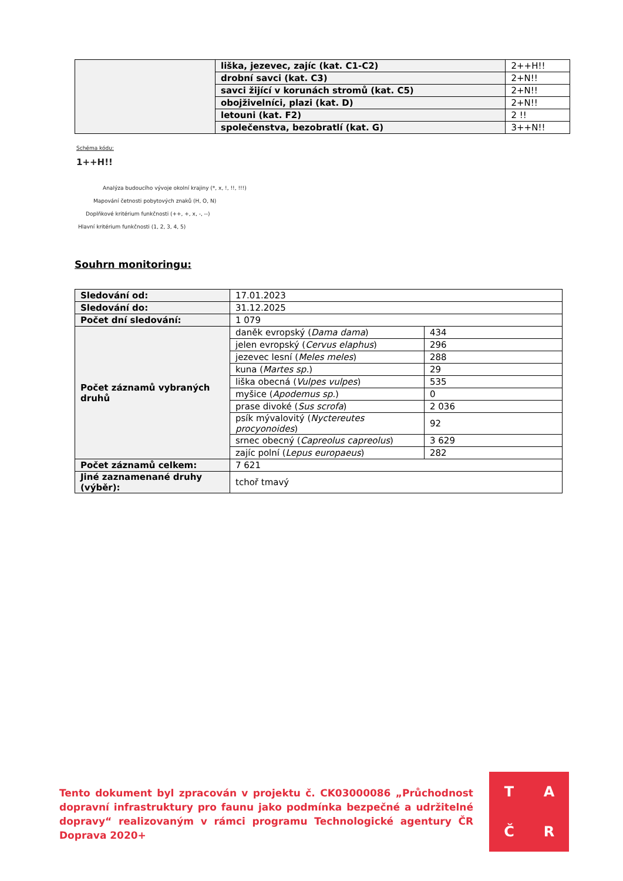| | liška, jezevec, zajíc (kat. C1-C2) | 2++H!! |
| | drobní savci (kat. C3) | 2+N!! |
| | savci žijící v korunách stromů (kat. C5) | 2+N!! |
| | obojživelníci, plazi (kat. D) | 2+N!! |
| | letouni (kat. F2) | 2 !! |
| | společenstva, bezobratlí (kat. G) | 3++N!! |
Schéma kódu:
1++H!!
Analýza budoucího vývoje okolní krajiny (*, x, !, !!, !!!)
Mapování četnosti pobytových znaků (H, O, N)
Doplňkové kritérium funkčnosti (++, +, x, -, --)
Hlavní kritérium funkčnosti (1, 2, 3, 4, 5)
Souhrn monitoringu:
| Sledování od: | 17.01.2023 | |
| Sledování do: | 31.12.2025 | |
| Počet dní sledování: | 1 079 | |
| Počet záznamů vybraných druhů | daněk evropský ( Dama dama ) | 434 |
| | jelen evropský ( Cervus elaphus ) | 296 |
| | jezevec lesní ( Meles meles ) | 288 |
| | kuna ( Martes sp. ) | 29 |
| | liška obecná ( Vulpes vulpes ) | 535 |
| | myšice ( Apodemus sp. ) | 0 |
| | prase divoké ( Sus scrofa ) | 2 036 |
| | psík mývalovitý ( Nyctereutes procyonoides ) | 92 |
| | srnec obecný ( Capreolus capreolus ) | 3 629 |
| | zajíc polní ( Lepus europaeus ) | 282 |
| Počet záznamů celkem: | 7 621 | |
| Jiné zaznamenané druhy (výběr): | tchoř tmavý | |
Tento dokument byl zpracován v projektu č. CK03000086 „Průchodnost dopravní infrastruktury pro faunu jako podmínka bezpečné a udržitelné dopravy“ realizovaným v rámci programu Technologické agentury ČR Doprava 2020+
TAČR